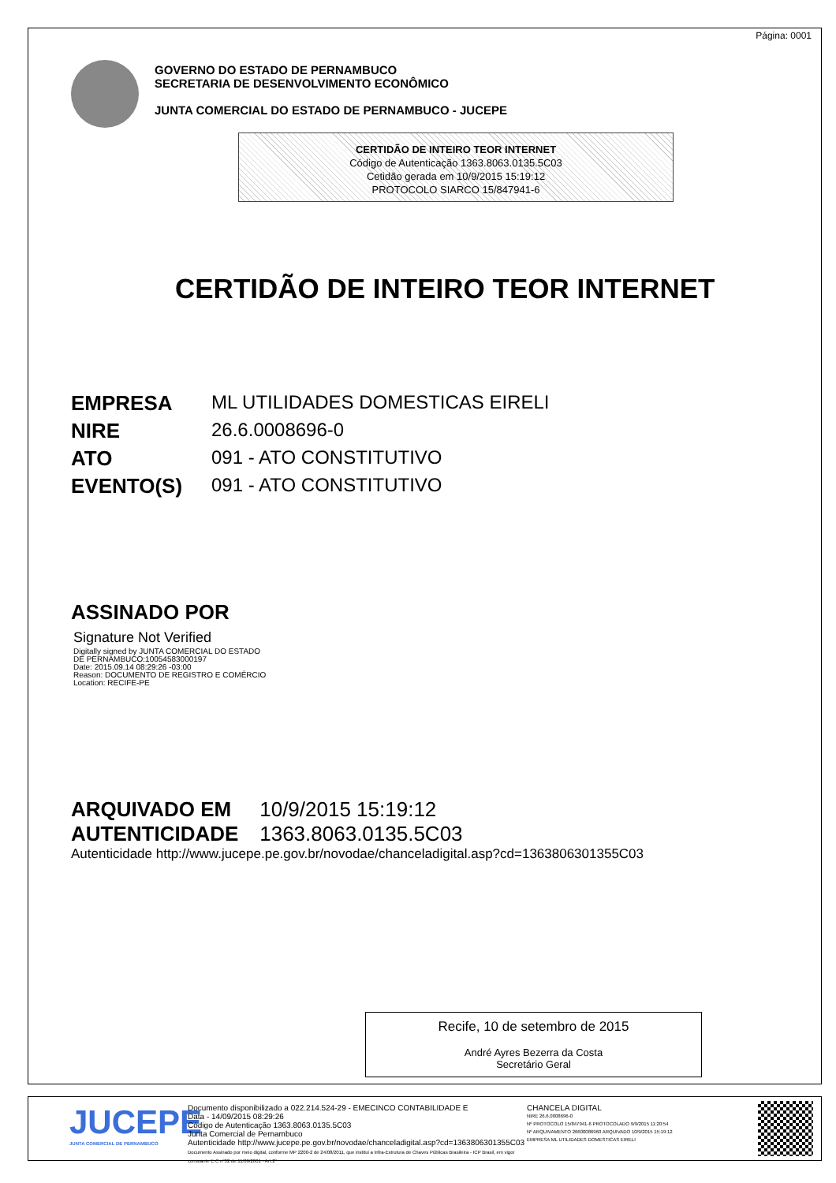Página: 0001
GOVERNO DO ESTADO DE PERNAMBUCO
SECRETARIA DE DESENVOLVIMENTO ECONÔMICO
JUNTA COMERCIAL DO ESTADO DE PERNAMBUCO - JUCEPE
CERTIDÃO DE INTEIRO TEOR INTERNET
Código de Autenticação 1363.8063.0135.5C03
Cetidão gerada em 10/9/2015 15:19:12
PROTOCOLO SIARCO 15/847941-6
CERTIDÃO DE INTEIRO TEOR INTERNET
EMPRESA ML UTILIDADES DOMESTICAS EIRELI
NIRE 26.6.0008696-0
ATO 091 - ATO CONSTITUTIVO
EVENTO(S) 091 - ATO CONSTITUTIVO
ASSINADO POR
Signature Not Verified
Digitally signed by JUNTA COMERCIAL DO ESTADO
DE PERNAMBUCO:10054583000197
Date: 2015.09.14 08:29:26 -03:00
Reason: DOCUMENTO DE REGISTRO E COMÉRCIO
Location: RECIFE-PE
ARQUIVADO EM 10/9/2015 15:19:12
AUTENTICIDADE 1363.8063.0135.5C03
Autenticidade http://www.jucepe.pe.gov.br/novodae/chanceladigital.asp?cd=1363806301355C03
Recife, 10 de setembro de 2015
André Ayres Bezerra da Costa
Secretário Geral
JUCEPE
JUNTA COMERCIAL DE PERNAMBUCO
Documento disponibilizado a 022.214.524-29 - EMECINCO CONTABILIDADE E
Data - 14/09/2015 08:29:26
Código de Autenticação 1363.8063.0135.5C03
Junta Comercial de Pernambuco
Autenticidade http://www.jucepe.pe.gov.br/novodae/chanceladigital.asp?cd=1363806301355C03
Documento Assinado por meio digital, conforme MP 2200-2 de 24/08/2011, que institui a Infra-Estrutura de Chaves Públicas Brasileira - ICP Brasil, em vigor consoante E.C nº32 de 11/09/2001 - Art.2º
CHANCELA DIGITAL
NIRE 26.6.0008696-0
Nº PROTOCOLO 15/847941-6 PROTOCOLADO 9/9/2015 11:20:54
Nº ARQUIVAMENTO 26600086960 ARQUIVADO 10/9/2015 15:19:12
EMPRESA ML UTILIDADES DOMESTICAS EIRELI